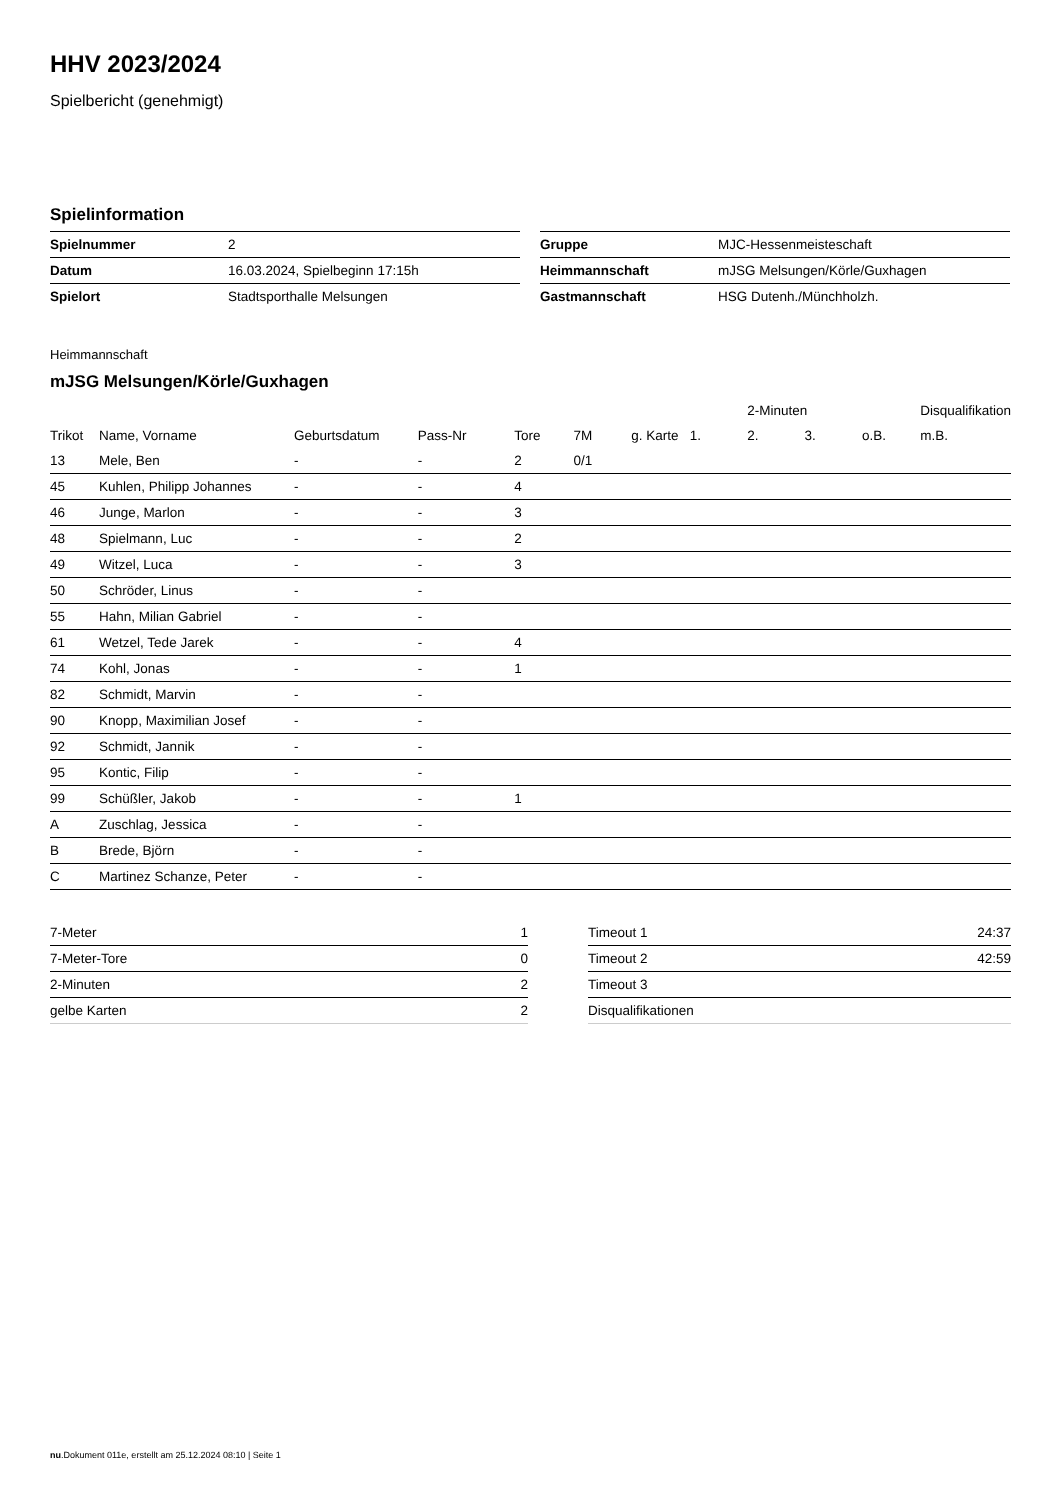HHV 2023/2024
Spielbericht (genehmigt)
Spielinformation
| Spielnummer | 2 |
| Datum | 16.03.2024, Spielbeginn 17:15h |
| Spielort | Stadtsporthalle Melsungen |
| Gruppe | MJC-Hessenmeisteschaft |
| Heimmannschaft | mJSG Melsungen/Körle/Guxhagen |
| Gastmannschaft | HSG Dutenh./Münchholzh. |
Heimmannschaft
mJSG Melsungen/Körle/Guxhagen
| | | | | | | | | 2-Minuten | | | Disqualifikation |
| --- | --- | --- | --- | --- | --- | --- | --- | --- | --- | --- | --- |
| Trikot | Name, Vorname | Geburtsdatum | Pass-Nr | Tore | 7M | g. Karte | 1. | 2. | 3. | o.B. | m.B. |
| 13 | Mele, Ben | - | - | 2 | 0/1 | | | | | | |
| 45 | Kuhlen, Philipp Johannes | - | - | 4 | | | | | | | |
| 46 | Junge, Marlon | - | - | 3 | | | | | | | |
| 48 | Spielmann, Luc | - | - | 2 | | | | | | | |
| 49 | Witzel, Luca | - | - | 3 | | | | | | | |
| 50 | Schröder, Linus | - | - | | | | | | | | |
| 55 | Hahn, Milian Gabriel | - | - | | | | | | | | |
| 61 | Wetzel, Tede Jarek | - | - | 4 | | | | | | | |
| 74 | Kohl, Jonas | - | - | 1 | | | | | | | |
| 82 | Schmidt, Marvin | - | - | | | | | | | | |
| 90 | Knopp, Maximilian Josef | - | - | | | | | | | | |
| 92 | Schmidt, Jannik | - | - | | | | | | | | |
| 95 | Kontic, Filip | - | - | | | | | | | | |
| 99 | Schüßler, Jakob | - | - | 1 | | | | | | | |
| A | Zuschlag, Jessica | - | - | | | | | | | | |
| B | Brede, Björn | - | - | | | | | | | | |
| C | Martinez Schanze, Peter | - | - | | | | | | | | |
| 7-Meter | 1 |
| 7-Meter-Tore | 0 |
| 2-Minuten | 2 |
| gelbe Karten | 2 |
| Timeout 1 | 24:37 |
| Timeout 2 | 42:59 |
| Timeout 3 | |
| Disqualifikationen | |
nu.Dokument 011e, erstellt am 25.12.2024 08:10 | Seite 1